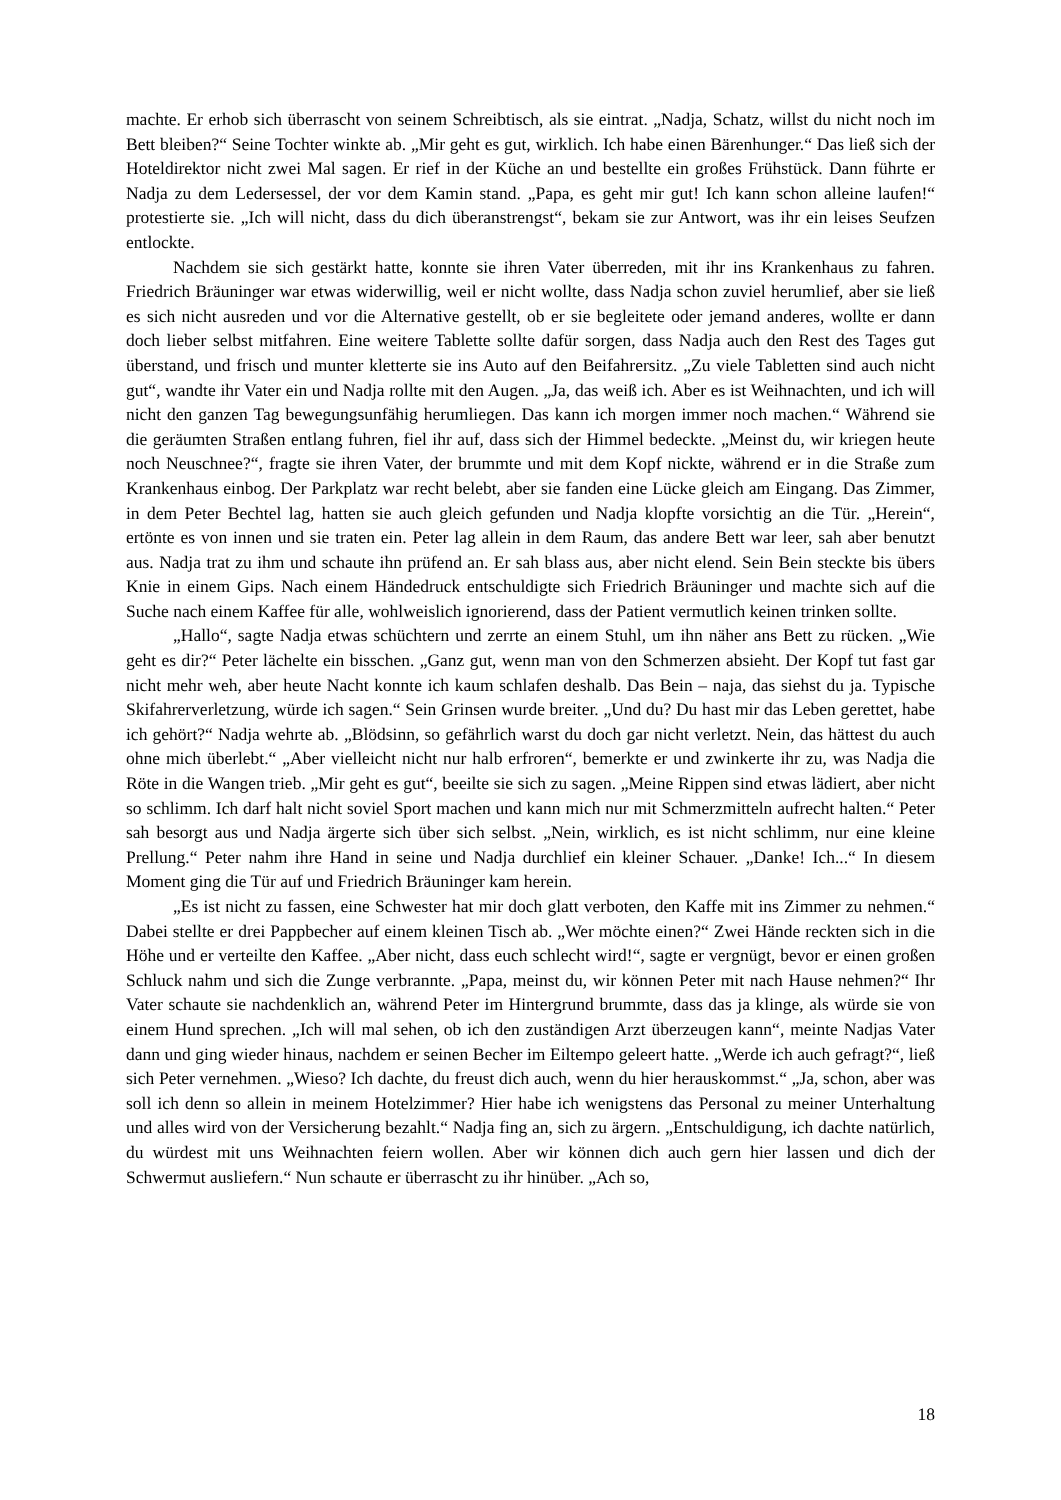machte. Er erhob sich überrascht von seinem Schreibtisch, als sie eintrat. „Nadja, Schatz, willst du nicht noch im Bett bleiben?“ Seine Tochter winkte ab. „Mir geht es gut, wirklich. Ich habe einen Bärenhunger.“ Das ließ sich der Hoteldirektor nicht zwei Mal sagen. Er rief in der Küche an und bestellte ein großes Frühstück. Dann führte er Nadja zu dem Ledersessel, der vor dem Kamin stand. „Papa, es geht mir gut! Ich kann schon alleine laufen!“ protestierte sie. „Ich will nicht, dass du dich überanstrengst“, bekam sie zur Antwort, was ihr ein leises Seufzen entlockte.
Nachdem sie sich gestärkt hatte, konnte sie ihren Vater überreden, mit ihr ins Krankenhaus zu fahren. Friedrich Bräuninger war etwas widerwillig, weil er nicht wollte, dass Nadja schon zuviel herumlief, aber sie ließ es sich nicht ausreden und vor die Alternative gestellt, ob er sie begleitete oder jemand anderes, wollte er dann doch lieber selbst mitfahren. Eine weitere Tablette sollte dafür sorgen, dass Nadja auch den Rest des Tages gut überstand, und frisch und munter kletterte sie ins Auto auf den Beifahrersitz. „Zu viele Tabletten sind auch nicht gut“, wandte ihr Vater ein und Nadja rollte mit den Augen. „Ja, das weiß ich. Aber es ist Weihnachten, und ich will nicht den ganzen Tag bewegungsunfähig herumliegen. Das kann ich morgen immer noch machen.“ Während sie die geräumten Straßen entlang fuhren, fiel ihr auf, dass sich der Himmel bedeckte. „Meinst du, wir kriegen heute noch Neuschnee?“, fragte sie ihren Vater, der brummte und mit dem Kopf nickte, während er in die Straße zum Krankenhaus einbog. Der Parkplatz war recht belebt, aber sie fanden eine Lücke gleich am Eingang. Das Zimmer, in dem Peter Bechtel lag, hatten sie auch gleich gefunden und Nadja klopfte vorsichtig an die Tür. „Herein“, ertönte es von innen und sie traten ein. Peter lag allein in dem Raum, das andere Bett war leer, sah aber benutzt aus. Nadja trat zu ihm und schaute ihn prüfend an. Er sah blass aus, aber nicht elend. Sein Bein steckte bis übers Knie in einem Gips. Nach einem Händedruck entschuldigte sich Friedrich Bräuninger und machte sich auf die Suche nach einem Kaffee für alle, wohlweislich ignorierend, dass der Patient vermutlich keinen trinken sollte.
„Hallo“, sagte Nadja etwas schüchtern und zerrte an einem Stuhl, um ihn näher ans Bett zu rücken. „Wie geht es dir?“ Peter lächelte ein bisschen. „Ganz gut, wenn man von den Schmerzen absieht. Der Kopf tut fast gar nicht mehr weh, aber heute Nacht konnte ich kaum schlafen deshalb. Das Bein – naja, das siehst du ja. Typische Skifahrerverletzung, würde ich sagen.“ Sein Grinsen wurde breiter. „Und du? Du hast mir das Leben gerettet, habe ich gehört?“ Nadja wehrte ab. „Blödsinn, so gefährlich warst du doch gar nicht verletzt. Nein, das hättest du auch ohne mich überlebt.“ „Aber vielleicht nicht nur halb erfroren“, bemerkte er und zwinkerte ihr zu, was Nadja die Röte in die Wangen trieb. „Mir geht es gut“, beeilte sie sich zu sagen. „Meine Rippen sind etwas lädiert, aber nicht so schlimm. Ich darf halt nicht soviel Sport machen und kann mich nur mit Schmerzmitteln aufrecht halten.“ Peter sah besorgt aus und Nadja ärgerte sich über sich selbst. „Nein, wirklich, es ist nicht schlimm, nur eine kleine Prellung.“ Peter nahm ihre Hand in seine und Nadja durchlief ein kleiner Schauer. „Danke! Ich...“ In diesem Moment ging die Tür auf und Friedrich Bräuninger kam herein.
„Es ist nicht zu fassen, eine Schwester hat mir doch glatt verboten, den Kaffe mit ins Zimmer zu nehmen.“ Dabei stellte er drei Pappbecher auf einem kleinen Tisch ab. „Wer möchte einen?“ Zwei Hände reckten sich in die Höhe und er verteilte den Kaffee. „Aber nicht, dass euch schlecht wird!“, sagte er vergnügt, bevor er einen großen Schluck nahm und sich die Zunge verbrannte. „Papa, meinst du, wir können Peter mit nach Hause nehmen?“ Ihr Vater schaute sie nachdenklich an, während Peter im Hintergrund brummte, dass das ja klinge, als würde sie von einem Hund sprechen. „Ich will mal sehen, ob ich den zuständigen Arzt überzeugen kann“, meinte Nadjas Vater dann und ging wieder hinaus, nachdem er seinen Becher im Eiltempo geleert hatte. „Werde ich auch gefragt?“, ließ sich Peter vernehmen. „Wieso? Ich dachte, du freust dich auch, wenn du hier herauskommst.“ „Ja, schon, aber was soll ich denn so allein in meinem Hotelzimmer? Hier habe ich wenigstens das Personal zu meiner Unterhaltung und alles wird von der Versicherung bezahlt.“ Nadja fing an, sich zu ärgern. „Entschuldigung, ich dachte natürlich, du würdest mit uns Weihnachten feiern wollen. Aber wir können dich auch gern hier lassen und dich der Schwermut ausliefern.“ Nun schaute er überrascht zu ihr hinüber. „Ach so,
18